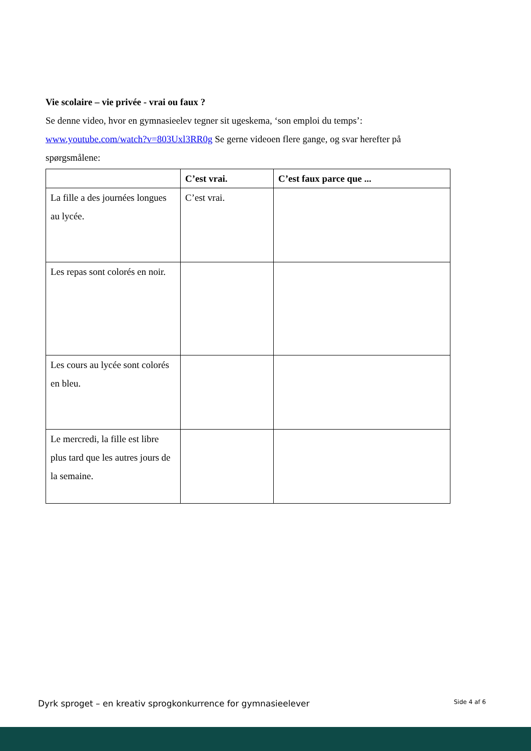Vie scolaire – vie privée - vrai ou faux ?
Se denne video, hvor en gymnasieelev tegner sit ugeskema, ‘son emploi du temps’:
www.youtube.com/watch?v=803Uxl3RR0g Se gerne videoen flere gange, og svar herefter på spørgsmålene:
| | C’est vrai. | C’est faux parce que ... |
| --- | --- | --- |
| La fille a des journées longues au lycée. | C’est vrai. | |
| Les repas sont colorés en noir. | | |
| Les cours au lycée sont colorés en bleu. | | |
| Le mercredi, la fille est libre plus tard que les autres jours de la semaine. | | |
Dyrk sproget – en kreativ sprogkonkurrence for gymnasieelever Side 4 af 6